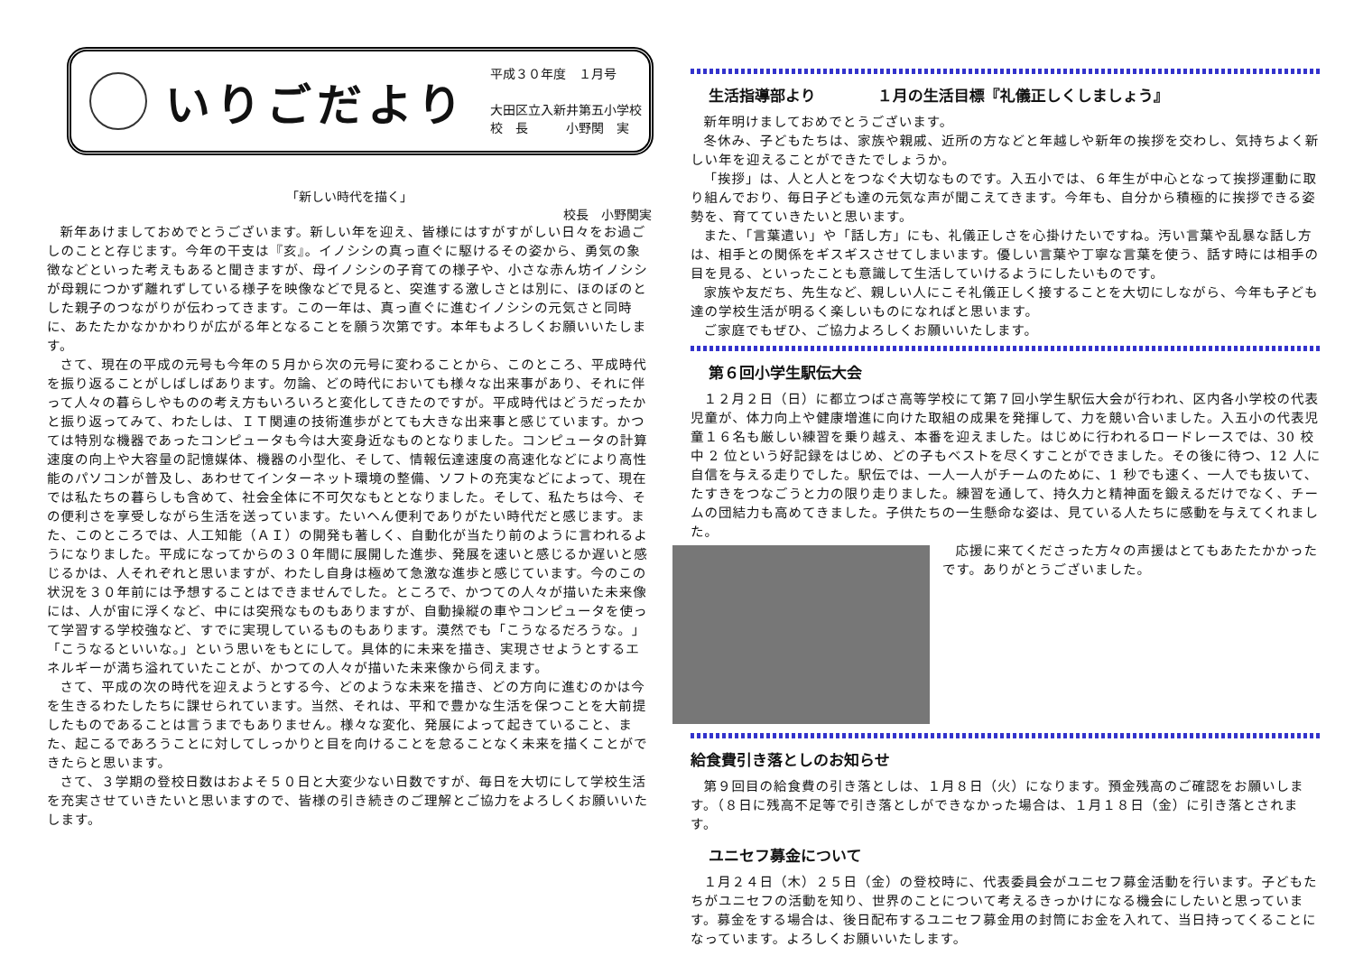いりごだより
平成３０年度　１月号
大田区立入新井第五小学校
校　長　　　小野関　実
「新しい時代を描く」
校長　小野関実
新年あけましておめでとうございます。新しい年を迎え、皆様にはすがすがしい日々をお過ごしのことと存じます。今年の干支は『亥』。イノシシの真っ直ぐに駆けるその姿から、勇気の象徴などといった考えもあると聞きますが、母イノシシの子育ての様子や、小さな赤ん坊イノシシが母親につかず離れずしている様子を映像などで見ると、突進する激しさとは別に、ほのぼのとした親子のつながりが伝わってきます。この一年は、真っ直ぐに進むイノシシの元気さと同時に、あたたかなかかわりが広がる年となることを願う次第です。本年もよろしくお願いいたします。
さて、現在の平成の元号も今年の５月から次の元号に変わることから、このところ、平成時代を振り返ることがしばしばあります。勿論、どの時代においても様々な出来事があり、それに伴って人々の暮らしやものの考え方もいろいろと変化してきたのですが。平成時代はどうだったかと振り返ってみて、わたしは、ＩＴ関連の技術進歩がとても大きな出来事と感じています。かつては特別な機器であったコンピュータも今は大変身近なものとなりました。コンピュータの計算速度の向上や大容量の記憶媒体、機器の小型化、そして、情報伝達速度の高速化などにより高性能のパソコンが普及し、あわせてインターネット環境の整備、ソフトの充実などによって、現在では私たちの暮らしも含めて、社会全体に不可欠なもととなりました。そして、私たちは今、その便利さを享受しながら生活を送っています。たいへん便利でありがたい時代だと感じます。また、このところでは、人工知能（ＡＩ）の開発も著しく、自動化が当たり前のように言われるようになりました。平成になってからの３０年間に展開した進歩、発展を速いと感じるか遅いと感じるかは、人それぞれと思いますが、わたし自身は極めて急激な進歩と感じています。今のこの状況を３０年前には予想することはできませんでした。ところで、かつての人々が描いた未来像には、人が宙に浮くなど、中には突飛なものもありますが、自動操縦の車やコンピュータを使って学習する学校強など、すでに実現しているものもあります。漠然でも「こうなるだろうな。」「こうなるといいな。」という思いをもとにして。具体的に未来を描き、実現させようとするエネルギーが満ち溢れていたことが、かつての人々が描いた未来像から伺えます。
さて、平成の次の時代を迎えようとする今、どのような未来を描き、どの方向に進むのかは今を生きるわたしたちに課せられています。当然、それは、平和で豊かな生活を保つことを大前提したものであることは言うまでもありません。様々な変化、発展によって起きていること、また、起こるであろうことに対してしっかりと目を向けることを怠ることなく未来を描くことができたらと思います。
さて、３学期の登校日数はおよそ５０日と大変少ない日数ですが、毎日を大切にして学校生活を充実させていきたいと思いますので、皆様の引き続きのご理解とご協力をよろしくお願いいたします。
生活指導部より　　　　１月の生活目標『礼儀正しくしましょう』
新年明けましておめでとうございます。
冬休み、子どもたちは、家族や親戚、近所の方などと年越しや新年の挨拶を交わし、気持ちよく新しい年を迎えることができたでしょうか。
「挨拶」は、人と人とをつなぐ大切なものです。入五小では、６年生が中心となって挨拶運動に取り組んでおり、毎日子ども達の元気な声が聞こえてきます。今年も、自分から積極的に挨拶できる姿勢を、育てていきたいと思います。
また、「言葉遣い」や「話し方」にも、礼儀正しさを心掛けたいですね。汚い言葉や乱暴な話し方は、相手との関係をギスギスさせてしまいます。優しい言葉や丁寧な言葉を使う、話す時には相手の目を見る、といったことも意識して生活していけるようにしたいものです。
家族や友だち、先生など、親しい人にこそ礼儀正しく接することを大切にしながら、今年も子ども達の学校生活が明るく楽しいものになればと思います。
ご家庭でもぜひ、ご協力よろしくお願いいたします。
第６回小学生駅伝大会
１２月２日（日）に都立つばさ高等学校にて第７回小学生駅伝大会が行われ、区内各小学校の代表児童が、体力向上や健康増進に向けた取組の成果を発揮して、力を競い合いました。入五小の代表児童１６名も厳しい練習を乗り越え、本番を迎えました。はじめに行われるロードレースでは、30 校中 2 位という好記録をはじめ、どの子もベストを尽くすことができました。その後に待つ、12 人に自信を与える走りでした。駅伝では、一人一人がチームのために、1 秒でも速く、一人でも抜いて、たすきをつなごうと力の限り走りました。練習を通して、持久力と精神面を鍛えるだけでなく、チームの団結力も高めてきました。子供たちの一生懸命な姿は、見ている人たちに感動を与えてくれました。
応援に来てくださった方々の声援はとてもあたたかかったです。ありがとうございました。
給食費引き落としのお知らせ
第９回目の給食費の引き落としは、１月８日（火）になります。預金残高のご確認をお願いします。（８日に残高不足等で引き落としができなかった場合は、１月１８日（金）に引き落とされます。
ユニセフ募金について
１月２４日（木）２５日（金）の登校時に、代表委員会がユニセフ募金活動を行います。子どもたちがユニセフの活動を知り、世界のことについて考えるきっかけになる機会にしたいと思っています。募金をする場合は、後日配布するユニセフ募金用の封筒にお金を入れて、当日持ってくることになっています。よろしくお願いいたします。